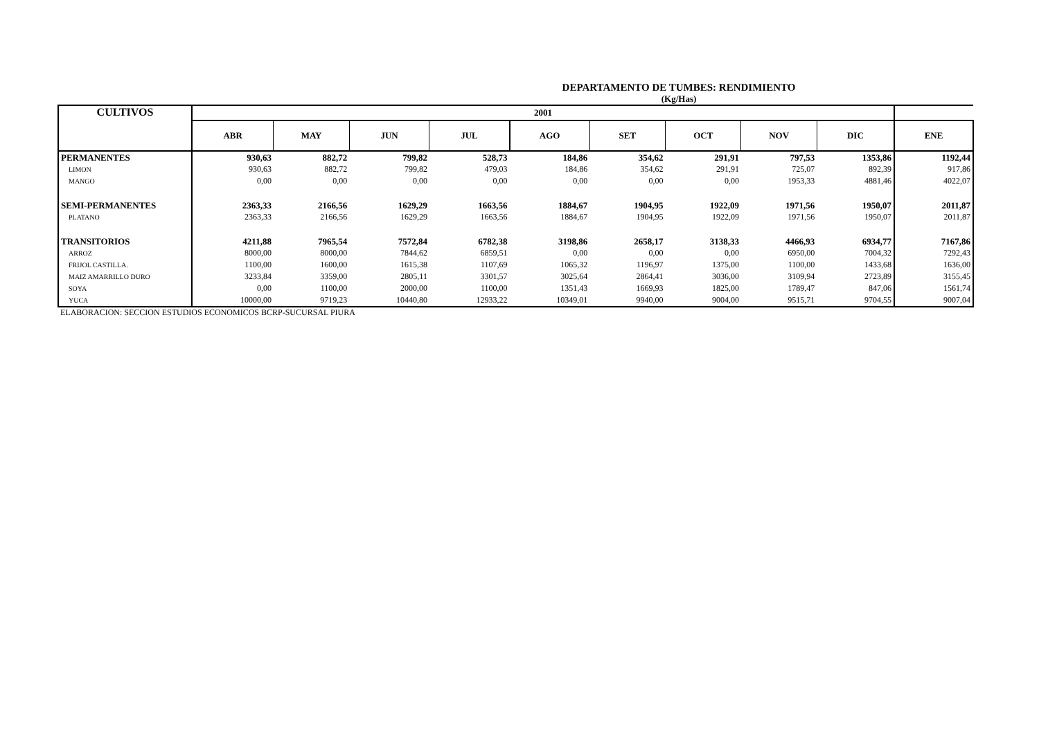DEPARTAMENTO DE TUMBES: RENDIMIENTO
(Kg/Has)
| CULTIVOS | 2001 | | | | | | | | | |
| --- | --- | --- | --- | --- | --- | --- | --- | --- | --- | --- |
| | ABR | MAY | JUN | JUL | AGO | SET | OCT | NOV | DIC | ENE |
| PERMANENTES | 930,63 | 882,72 | 799,82 | 528,73 | 184,86 | 354,62 | 291,91 | 797,53 | 1353,86 | 1192,44 |
| LIMON | 930,63 | 882,72 | 799,82 | 479,03 | 184,86 | 354,62 | 291,91 | 725,07 | 892,39 | 917,86 |
| MANGO | 0,00 | 0,00 | 0,00 | 0,00 | 0,00 | 0,00 | 0,00 | 1953,33 | 4881,46 | 4022,07 |
| SEMI-PERMANENTES | 2363,33 | 2166,56 | 1629,29 | 1663,56 | 1884,67 | 1904,95 | 1922,09 | 1971,56 | 1950,07 | 2011,87 |
| PLATANO | 2363,33 | 2166,56 | 1629,29 | 1663,56 | 1884,67 | 1904,95 | 1922,09 | 1971,56 | 1950,07 | 2011,87 |
| TRANSITORIOS | 4211,88 | 7965,54 | 7572,84 | 6782,38 | 3198,86 | 2658,17 | 3138,33 | 4466,93 | 6934,77 | 7167,86 |
| ARROZ | 8000,00 | 8000,00 | 7844,62 | 6859,51 | 0,00 | 0,00 | 0,00 | 6950,00 | 7004,32 | 7292,43 |
| FRIJOL CASTILLA. | 1100,00 | 1600,00 | 1615,38 | 1107,69 | 1065,32 | 1196,97 | 1375,00 | 1100,00 | 1433,68 | 1636,00 |
| MAIZ AMARRILLO DURO | 3233,84 | 3359,00 | 2805,11 | 3301,57 | 3025,64 | 2864,41 | 3036,00 | 3109,94 | 2723,89 | 3155,45 |
| SOYA | 0,00 | 1100,00 | 2000,00 | 1100,00 | 1351,43 | 1669,93 | 1825,00 | 1789,47 | 847,06 | 1561,74 |
| YUCA | 10000,00 | 9719,23 | 10440,80 | 12933,22 | 10349,01 | 9940,00 | 9004,00 | 9515,71 | 9704,55 | 9007,04 |
ELABORACION: SECCION ESTUDIOS ECONOMICOS BCRP-SUCURSAL PIURA